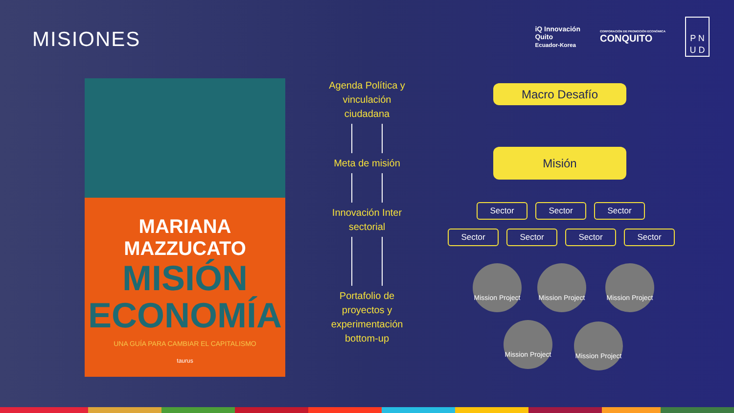MISIONES
iQ Innovación
Quito
Ecuador-Korea
CORPORACIÓN DE PROMOCIÓN ECONÓMICA
CONQUITO
P N
U D
MARIANA MAZZUCATO
MISIÓN
ECONOMÍA
UNA GUÍA PARA CAMBIAR EL CAPITALISMO
taurus
Agenda Política y vinculación ciudadana
Meta de misión
Innovación Inter sectorial
Portafolio de proyectos y experimentación bottom-up
Macro Desafío
Misión
Sector Sector Sector
Sector Sector Sector Sector
Mission Project
Mission Project
Mission Project
Mission Project
Mission Project